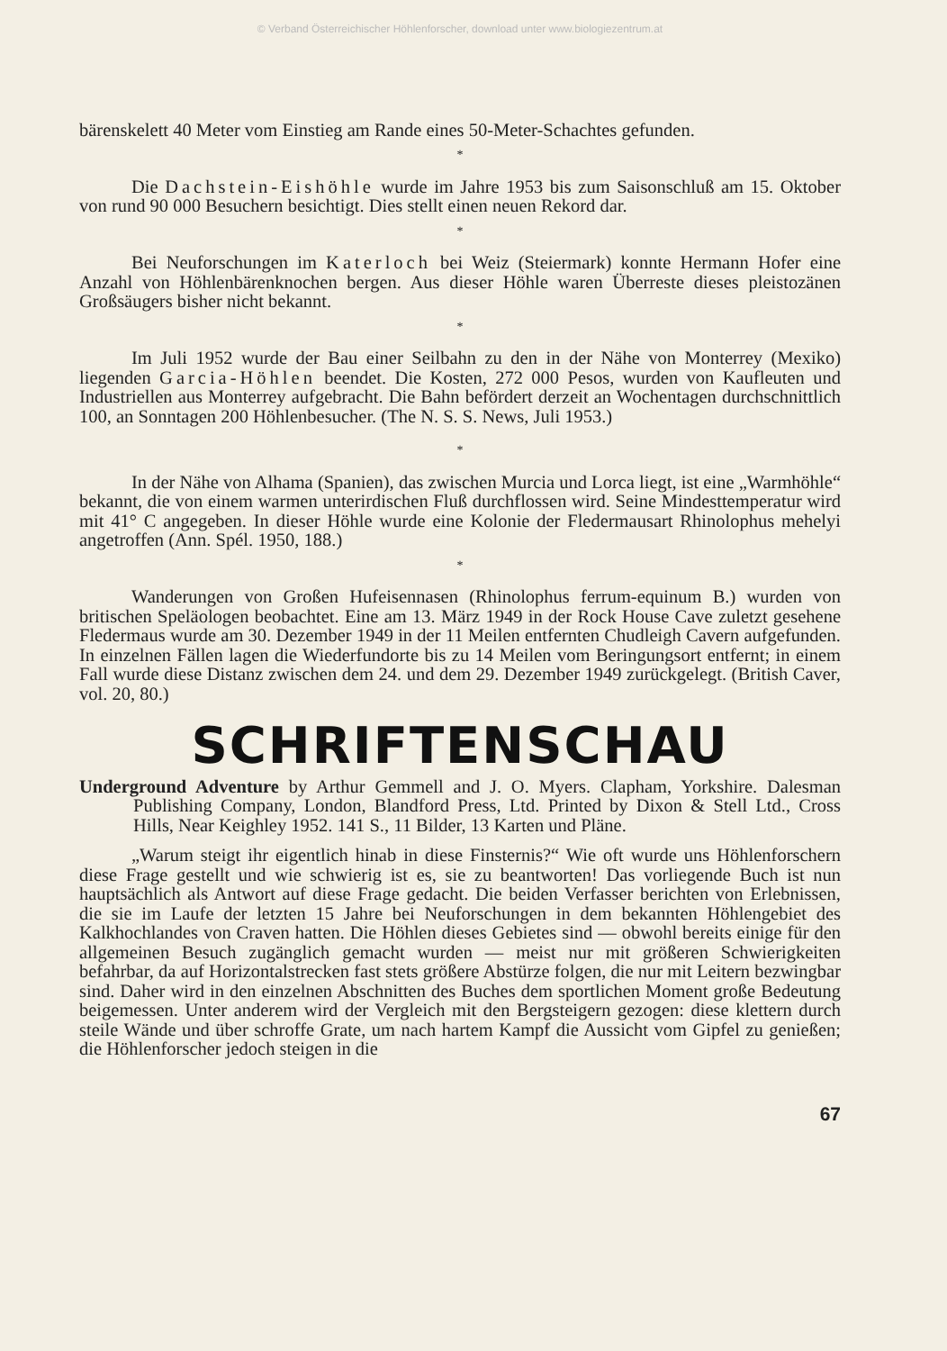© Verband Österreichischer Höhlenforscher, download unter www.biologiezentrum.at
bärenskelett 40 Meter vom Einstieg am Rande eines 50-Meter-Schachtes gefunden.
*
Die Dachstein-Eishöhle wurde im Jahre 1953 bis zum Saisonschluß am 15. Oktober von rund 90 000 Besuchern besichtigt. Dies stellt einen neuen Rekord dar.
*
Bei Neuforschungen im Katerloch bei Weiz (Steiermark) konnte Hermann Hofer eine Anzahl von Höhlenbärenknochen bergen. Aus dieser Höhle waren Überreste dieses pleistozänen Großsäugers bisher nicht bekannt.
*
Im Juli 1952 wurde der Bau einer Seilbahn zu den in der Nähe von Monterrey (Mexiko) liegenden Garcia-Höhlen beendet. Die Kosten, 272 000 Pesos, wurden von Kaufleuten und Industriellen aus Monterrey aufgebracht. Die Bahn befördert derzeit an Wochentagen durchschnittlich 100, an Sonntagen 200 Höhlenbesucher. (The N. S. S. News, Juli 1953.)
*
In der Nähe von Alhama (Spanien), das zwischen Murcia und Lorca liegt, ist eine „Warmhöhle“ bekannt, die von einem warmen unterirdischen Fluß durchflossen wird. Seine Mindesttemperatur wird mit 41° C angegeben. In dieser Höhle wurde eine Kolonie der Fledermausart Rhinolophus mehelyi angetroffen (Ann. Spél. 1950, 188.)
*
Wanderungen von Großen Hufeisennasen (Rhinolophus ferrum-equinum B.) wurden von britischen Speläologen beobachtet. Eine am 13. März 1949 in der Rock House Cave zuletzt gesehene Fledermaus wurde am 30. Dezember 1949 in der 11 Meilen entfernten Chudleigh Cavern aufgefunden. In einzelnen Fällen lagen die Wiederfundorte bis zu 14 Meilen vom Beringungsort entfernt; in einem Fall wurde diese Distanz zwischen dem 24. und dem 29. Dezember 1949 zurückgelegt. (British Caver, vol. 20, 80.)
SCHRIFTENSCHAU
Underground Adventure by Arthur Gemmell and J. O. Myers. Clapham, Yorkshire. Dalesman Publishing Company, London, Blandford Press, Ltd. Printed by Dixon & Stell Ltd., Cross Hills, Near Keighley 1952. 141 S., 11 Bilder, 13 Karten und Pläne.
„Warum steigt ihr eigentlich hinab in diese Finsternis?“ Wie oft wurde uns Höhlenforschern diese Frage gestellt und wie schwierig ist es, sie zu beantworten! Das vorliegende Buch ist nun hauptsächlich als Antwort auf diese Frage gedacht. Die beiden Verfasser berichten von Erlebnissen, die sie im Laufe der letzten 15 Jahre bei Neuforschungen in dem bekannten Höhlengebiet des Kalkhochlandes von Craven hatten. Die Höhlen dieses Gebietes sind — obwohl bereits einige für den allgemeinen Besuch zugänglich gemacht wurden — meist nur mit größeren Schwierigkeiten befahrbar, da auf Horizontalstrecken fast stets größere Abstürze folgen, die nur mit Leitern bezwingbar sind. Daher wird in den einzelnen Abschnitten des Buches dem sportlichen Moment große Bedeutung beigemessen. Unter anderem wird der Vergleich mit den Bergsteigern gezogen: diese klettern durch steile Wände und über schroffe Grate, um nach hartem Kampf die Aussicht vom Gipfel zu genießen; die Höhlenforscher jedoch steigen in die
67